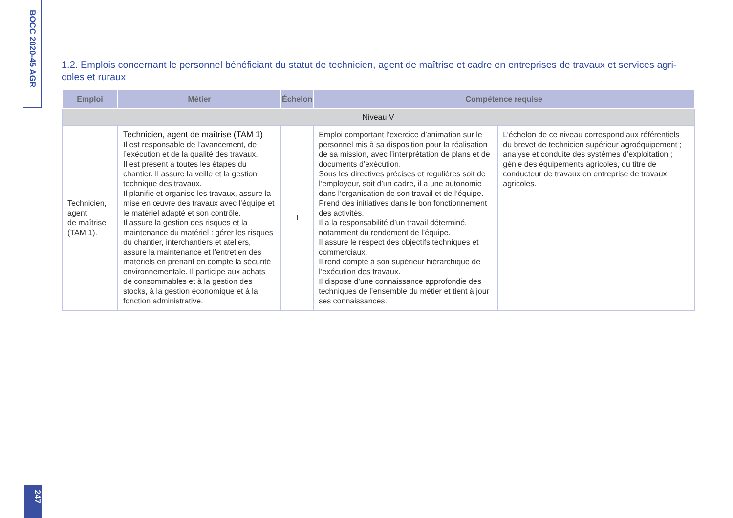BOCC 2020-45 AGR
1.2. Emplois concernant le personnel bénéficiant du statut de technicien, agent de maîtrise et cadre en entreprises de travaux et services agri-coles et ruraux
| Emploi | Métier | Échelon | Compétence requise | |
| --- | --- | --- | --- | --- |
| Niveau V | | | | |
| Technicien, agent de maîtrise (TAM 1). | Technicien, agent de maîtrise (TAM 1) Il est responsable de l’avancement, de l’exécution et de la qualité des travaux. Il est présent à toutes les étapes du chantier. Il assure la veille et la gestion technique des travaux. Il planifie et organise les travaux, assure la mise en œuvre des travaux avec l’équipe et le matériel adapté et son contrôle. Il assure la gestion des risques et la maintenance du matériel : gérer les risques du chantier, interchantiers et ateliers, assure la maintenance et l’entretien des matériels en prenant en compte la sécurité environnementale. Il participe aux achats de consommables et à la gestion des stocks, à la gestion économique et à la fonction administrative. | I | Emploi comportant l’exercice d’animation sur le personnel mis à sa disposition pour la réalisation de sa mission, avec l’interprétation de plans et de documents d’exécution. Sous les directives précises et régulières soit de l’employeur, soit d’un cadre, il a une autonomie dans l’organisation de son travail et de l’équipe. Prend des initiatives dans le bon fonctionnement des activités. Il a la responsabilité d’un travail déterminé, notamment du rendement de l’équipe. Il assure le respect des objectifs techniques et commerciaux. Il rend compte à son supérieur hiérarchique de l’exécution des travaux. Il dispose d’une connaissance approfondie des techniques de l’ensemble du métier et tient à jour ses connaissances. | L’échelon de ce niveau correspond aux référentiels du brevet de technicien supérieur agroéquipement ; analyse et conduite des systèmes d’exploitation ; génie des équipements agricoles, du titre de conducteur de travaux en entreprise de travaux agricoles. |
247